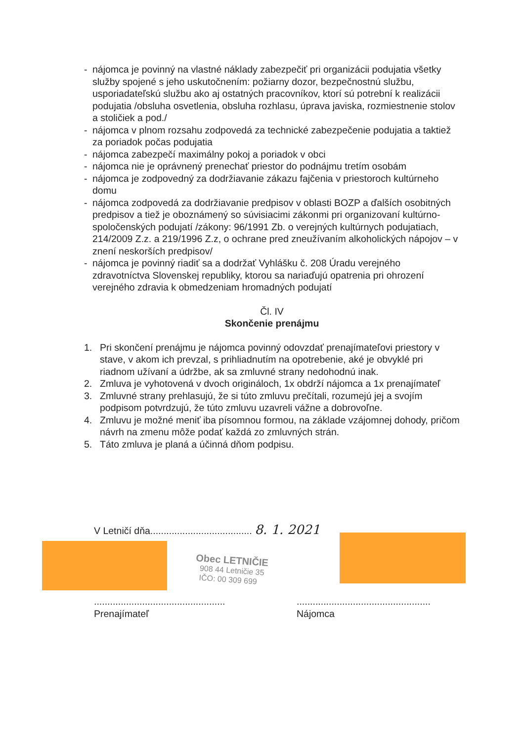- nájomca je povinný na vlastné náklady zabezpečiť pri organizácii podujatia všetky služby spojené s jeho uskutočnením: požiarny dozor, bezpečnostnú službu, usporiadateľskú službu ako aj ostatných pracovníkov, ktorí sú potrební k realizácii podujatia /obsluha osvetlenia, obsluha rozhlasu, úprava javiska, rozmiestnenie stolov a stoličiek a pod./
- nájomca v plnom rozsahu zodpovedá za technické zabezpečenie podujatia a taktiež za poriadok počas podujatia
- nájomca zabezpečí maximálny pokoj a poriadok v obci
- nájomca nie je oprávnený prenechať priestor do podnájmu tretím osobám
- nájomca je zodpovedný za dodržiavanie zákazu fajčenia v priestoroch kultúrneho domu
- nájomca zodpovedá za dodržiavanie predpisov v oblasti BOZP a ďalších osobitných predpisov a tiež je oboznámený so súvisiacimi zákonmi pri organizovaní kultúrno-spoločenských podujatí /zákony: 96/1991 Zb. o verejných kultúrnych podujatiach, 214/2009 Z.z. a 219/1996 Z.z, o ochrane pred zneužívaním alkoholických nápojov – v znení neskorších predpisov/
- nájomca je povinný riadiť sa a dodržať Vyhlášku č. 208 Úradu verejného zdravotníctva Slovenskej republiky, ktorou sa nariaďujú opatrenia pri ohrození verejného zdravia k obmedzeniam hromadných podujatí
Čl. IV
Skončenie prenájmu
1. Pri skončení prenájmu je nájomca povinný odovzdať prenajímateľovi priestory v stave, v akom ich prevzal, s prihliadnutím na opotrebenie, aké je obvyklé pri riadnom užívaní a údržbe, ak sa zmluvné strany nedohodnú inak.
2. Zmluva je vyhotovená v dvoch origináloch, 1x obdrží nájomca a 1x prenajímateľ
3. Zmluvné strany prehlasujú, že si túto zmluvu prečítali, rozumejú jej a svojím podpisom potvrdzujú, že túto zmluvu uzavreli vážne a dobrovoľne.
4. Zmluvu je možné meniť iba písomnou formou, na základe vzájomnej dohody, pričom návrh na zmenu môže podať každá zo zmluvných strán.
5. Táto zmluva je planá a účinná dňom podpisu.
V Letničí dňa...................................... 8. 1. 2021
Obec LETNIČIE
908 44 Letničie 35
IČO: 00 309 699
.................................................
Prenajímateľ
..................................................
Nájomca